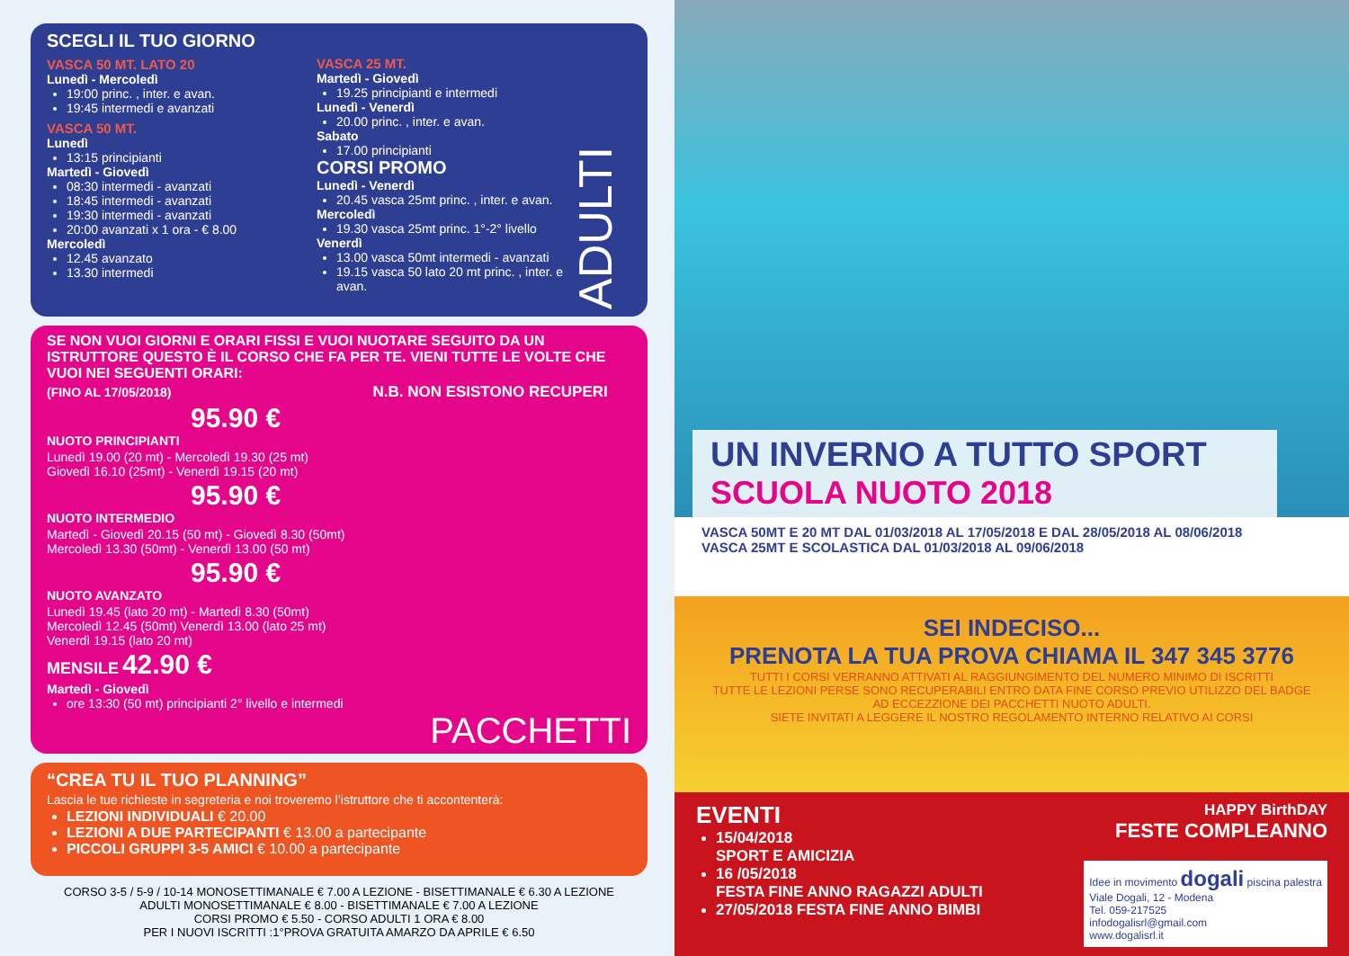SCEGLI IL TUO GIORNO
VASCA 50 MT. LATO 20
Lunedì - Mercoledì
19:00 princ. , inter. e avan.
19:45 intermedi e avanzati
VASCA 50 MT.
Lunedì
13:15 principianti
Martedì - Giovedì
08:30 intermedi - avanzati
18:45 intermedi - avanzati
19:30 intermedi - avanzati
20:00 avanzati x 1 ora - € 8.00
Mercoledì
12.45 avanzato
13.30 intermedi
VASCA 25 MT.
Martedì - Giovedì
19.25 principianti e intermedi
Lunedì - Venerdì
20.00 princ. , inter. e avan.
Sabato
17.00 principianti
CORSI PROMO
Lunedì - Venerdì
20.45 vasca 25mt princ. , inter. e avan.
Mercoledì
19.30 vasca 25mt princ. 1°-2° livello
Venerdì
13.00 vasca 50mt intermedi - avanzati
19.15 vasca 50 lato 20 mt princ. , inter. e avan.
ADULTI
SE NON VUOI GIORNI E ORARI FISSI E VUOI NUOTARE SEGUITO DA UN ISTRUTTORE QUESTO È IL CORSO CHE FA PER TE. VIENI TUTTE LE VOLTE CHE VUOI NEI SEGUENTI ORARI:
(FINO AL 17/05/2018) N.B. NON ESISTONO RECUPERI
95.90 €
NUOTO PRINCIPIANTI
Lunedì 19.00 (20 mt) - Mercoledì 19.30 (25 mt)
Giovedì 16.10 (25mt) - Venerdì 19.15 (20 mt)
95.90 €
NUOTO INTERMEDIO
Martedì - Giovedì 20.15 (50 mt) - Giovedì 8.30 (50mt)
Mercoledì 13.30 (50mt) - Venerdì 13.00 (50 mt)
95.90 €
NUOTO AVANZATO
Lunedì 19.45 (lato 20 mt) - Martedì 8.30 (50mt)
Mercoledì 12.45 (50mt) Venerdì 13.00 (lato 25 mt)
Venerdì 19.15 (lato 20 mt)
MENSILE 42.90 €
Martedì - Giovedì
ore 13:30 (50 mt) principianti 2° livello e intermedi
PACCHETTI
“CREA TU IL TUO PLANNING”
Lascia le tue richieste in segreteria e noi troveremo l’istruttore che ti accontenterà:
LEZIONI INDIVIDUALI € 20.00
LEZIONI A DUE PARTECIPANTI € 13.00 a partecipante
PICCOLI GRUPPI 3-5 AMICI € 10.00 a partecipante
CORSO 3-5 / 5-9 / 10-14 MONOSETTIMANALE € 7.00 A LEZIONE - BISETTIMANALE € 6.30 A LEZIONE
ADULTI MONOSETTIMANALE € 8.00 - BISETTIMANALE € 7.00 A LEZIONE
CORSI PROMO € 5.50 - CORSO ADULTI 1 ORA € 8.00
PER I NUOVI ISCRITTI :1°PROVA GRATUITA AMARZO DA APRILE € 6.50
UN INVERNO A TUTTO SPORT
SCUOLA NUOTO 2018
VASCA 50MT E 20 MT DAL 01/03/2018 AL 17/05/2018 E DAL 28/05/2018 AL 08/06/2018
VASCA 25MT E SCOLASTICA DAL 01/03/2018 AL 09/06/2018
SEI INDECISO...
PRENOTA LA TUA PROVA CHIAMA IL 347 345 3776
TUTTI I CORSI VERRANNO ATTIVATI AL RAGGIUNGIMENTO DEL NUMERO MINIMO DI ISCRITTI
TUTTE LE LEZIONI PERSE SONO RECUPERABILI ENTRO DATA FINE CORSO PREVIO UTILIZZO DEL BADGE
AD ECCEZZIONE DEI PACCHETTI NUOTO ADULTI.
SIETE INVITATI A LEGGERE IL NOSTRO REGOLAMENTO INTERNO RELATIVO AI CORSI
EVENTI
15/04/2018
SPORT E AMICIZIA
16 /05/2018
FESTA FINE ANNO RAGAZZI ADULTI
27/05/2018 FESTA FINE ANNO BIMBI
HAPPY BirthDAY
FESTE COMPLEANNO
Idee in movimento dogali piscina palestra
Viale Dogali, 12 - Modena
Tel. 059-217525
infodogalisrl@gmail.com
www.dogalisrl.it